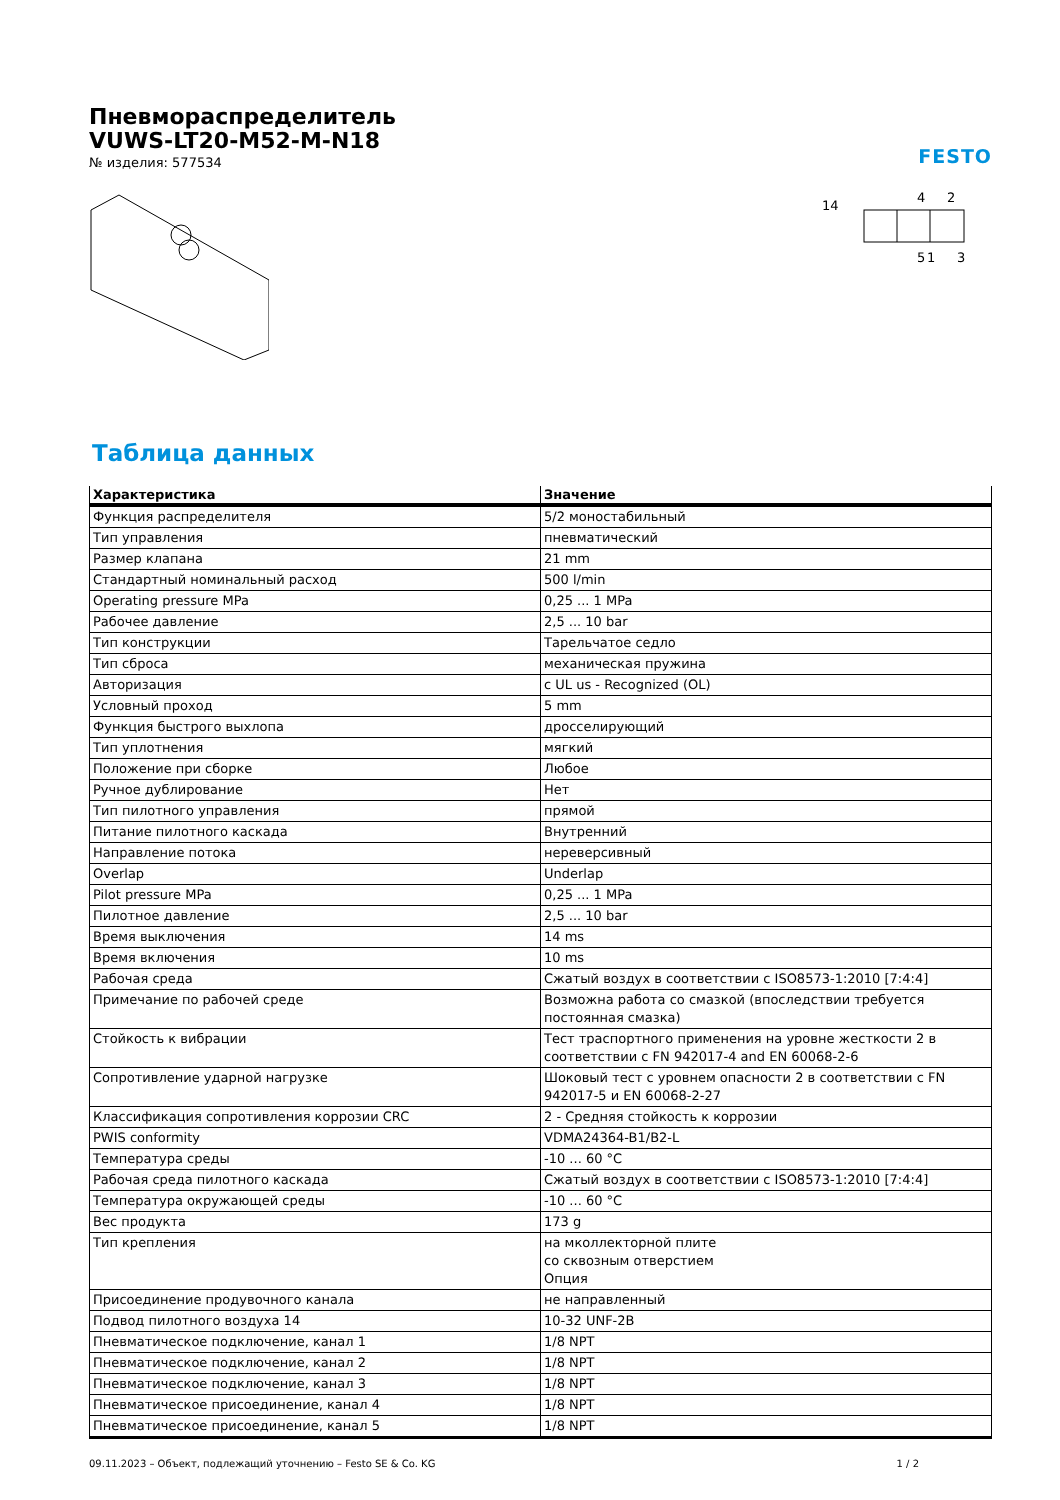Пневмораспределитель
VUWS-LT20-M52-M-N18
№ изделия: 577534
FESTO
14
4
2
5
1
3
Таблица данных
| Характеристика | Значение |
| --- | --- |
| Функция распределителя | 5/2 моностабильный |
| Тип управления | пневматический |
| Размер клапана | 21 mm |
| Стандартный номинальный расход | 500 l/min |
| Operating pressure MPa | 0,25 ... 1 MPa |
| Рабочее давление | 2,5 ... 10 bar |
| Тип конструкции | Тарельчатое седло |
| Тип сброса | механическая пружина |
| Авторизация | c UL us - Recognized (OL) |
| Условный проход | 5 mm |
| Функция быстрого выхлопа | дросселирующий |
| Тип уплотнения | мягкий |
| Положение при сборке | Любое |
| Ручное дублирование | Нет |
| Тип пилотного управления | прямой |
| Питание пилотного каскада | Внутренний |
| Направление потока | нереверсивный |
| Overlap | Underlap |
| Pilot pressure MPa | 0,25 ... 1 MPa |
| Пилотное давление | 2,5 ... 10 bar |
| Время выключения | 14 ms |
| Время включения | 10 ms |
| Рабочая среда | Сжатый воздух в соответствии с ISO8573-1:2010 [7:4:4] |
| Примечание по рабочей среде | Возможна работа со смазкой (впоследствии требуется постоянная смазка) |
| Стойкость к вибрации | Тест траспортного применения на уровне жесткости 2 в соответствии с FN 942017-4 and EN 60068-2-6 |
| Сопротивление ударной нагрузке | Шоковый тест с уровнем опасности 2 в соответствии с FN 942017-5 и EN 60068-2-27 |
| Классификация сопротивления коррозии CRC | 2 - Средняя стойкость к коррозии |
| PWIS conformity | VDMA24364-B1/B2-L |
| Температура среды | -10 ... 60 °C |
| Рабочая среда пилотного каскада | Сжатый воздух в соответствии с ISO8573-1:2010 [7:4:4] |
| Температура окружающей среды | -10 ... 60 °C |
| Вес продукта | 173 g |
| Тип крепления | на мколлекторной плите со сквозным отверстием Опция |
| Присоединение продувочного канала | не направленный |
| Подвод пилотного воздуха 14 | 10-32 UNF-2B |
| Пневматическое подключение, канал 1 | 1/8 NPT |
| Пневматическое подключение, канал 2 | 1/8 NPT |
| Пневматическое подключение, канал 3 | 1/8 NPT |
| Пневматическое присоединение, канал 4 | 1/8 NPT |
| Пневматическое присоединение, канал 5 | 1/8 NPT |
09.11.2023 – Объект, подлежащий уточнению – Festo SE & Co. KG 1 / 2